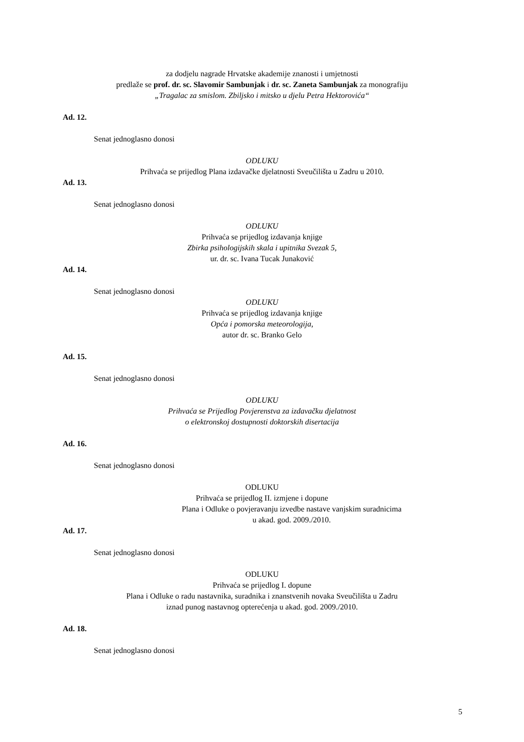za dodjelu nagrade Hrvatske akademije znanosti i umjetnosti
predlaže se prof. dr. sc. Slavomir Sambunjak i dr. sc. Zaneta Sambunjak za monografiju
„Tragalac za smislom. Zbiljsko i mitsko u djelu Petra Hektorovića“
Ad. 12.
Senat jednoglasno donosi
ODLUKU
Prihvaća se prijedlog Plana izdavačke djelatnosti Sveučilišta u Zadru u 2010.
Ad. 13.
Senat jednoglasno donosi
ODLUKU
Prihvaća se prijedlog izdavanja knjige
Zbirka psihologijskih skala i upitnika Svezak 5,
ur. dr. sc. Ivana Tucak Junaković
Ad. 14.
Senat jednoglasno donosi
ODLUKU
Prihvaća se prijedlog izdavanja knjige
Opća i pomorska meteorologija,
autor dr. sc. Branko Gelo
Ad. 15.
Senat jednoglasno donosi
ODLUKU
Prihvaća se Prijedlog Povjerenstva za izdavačku djelatnost
o elektronskoj dostupnosti doktorskih disertacija
Ad. 16.
Senat jednoglasno donosi
ODLUKU
Prihvaća se prijedlog II. izmjene i dopune
Plana i Odluke o povjeravanju izvedbe nastave vanjskim suradnicima
u akad. god. 2009./2010.
Ad. 17.
Senat jednoglasno donosi
ODLUKU
Prihvaća se prijedlog I. dopune
Plana i Odluke o radu nastavnika, suradnika i znanstvenih novaka Sveučilišta u Zadru
iznad punog nastavnog opterećenja u akad. god. 2009./2010.
Ad. 18.
Senat jednoglasno donosi
5